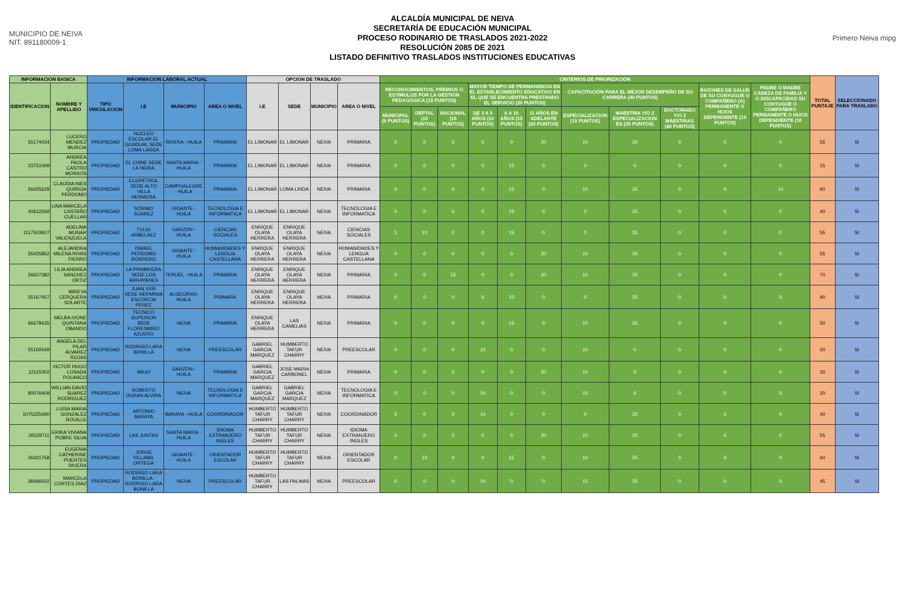MUNICIPIO DE NEIVA
NIT. 891180009-1
ALCALDÍA MUNICIPAL DE NEIVA
SECRETARÍA DE EDUCACIÓN MUNICIPAL
PROCESO RODINARIO DE TRASLADOS 2021-2022
RESOLUCIÓN 2085 DE 2021
LISTADO DEFINITIVO TRASLADOS INSTITUCIONES EDUCATIVAS
Primero Neiva mipg
| INFORMACION BASICA | | INFORMACION LABORAL ACTUAL | | | | OPCION DE TRASLADO | | | | CRITERIOS DE PRIORIZACIÓN | | | | | | | | | | | TOTAL PUNTAJE | SELECCIONADO PARA TRASLADO |
| --- | --- | --- | --- | --- | --- | --- | --- | --- | --- | --- | --- | --- | --- | --- | --- | --- | --- | --- | --- | --- | --- | --- |
| IDENTIFICACION | NOMBRE Y APELLIDO | TIPO VINCULACION | I.E | MUNICIPIO | AREA O NIVEL | I.E | SEDE | MUNICIPIO | AREA O NIVEL | RECONOCIMIENTOS, PREMIOS O ESTÍMULOS POR LA GESTIÓN PEDAGÓGICA (15 PUNTOS) | | | MAYOR TIEMPO DE PERMANENCIA EN EL ESTABLECIMIENTO EDUCATIVO EN EL QUE SE ENCUENTRA PRESTANDO EL SERVICIO (20 PUNTOS) | | | CAPACITACIÓN PARA EL MEJOR DESEMPEÑO DE SU CARRERA (40 PUNTOS) | | | RAZONES DE SALUD DE SU CONYUGUE O COMPAÑERO (A) PERMANENTE O HIJOS DEPENDIENTE (15 PUNTOS) | PADRE O MADRE CABEZA DE FAMILIA Y O DISCAPACIDAD SU CONYUGUE O COMPAÑERO PERMANENTE O HIJOS DEPENDIENTE (10 PUNTOS) | | |
| | | | | | | | | | | MUNICIPAL (5 PUNTOS) | DEPTAL (10 PUNTOS) | NACIONAL (15 PUNTOS) | DE 3 A 5 AÑOS (10 PUNTOS) | 6 A 10 AÑOS (15 PUNTOS) | 11 AÑOS EN ADELANTE (20 PUNTOS) | ESPECIALIZACION (10 PUNTOS) | MAESTRIA Y/O 2 ESPECIALIZACION ES (25 PUNTOS) | DOCTORADO Y/O 2 MAESTRIAS (40 PUNTOS) | | | | |
| 55174434 | LUCERO MENDEZ MURCIA | PROPIEDAD | NUCLEO ESCOLAR EL GUADUAL SEDE LOMA LARGA | RIVERA - HUILA | PRIMARIA | EL LIMONAR | EL LIMONAR | NEIVA | PRIMARIA | 0 | 0 | 0 | 0 | 0 | 20 | 10 | 25 | 0 | 0 | 0 | 55 | SI |
| 33751009 | ANDREA PAOLA CASTRO MOSSOS | PROPIEDAD | EL CISNE SEDE LA NEIRA | SANTA MARIA - HUILA | PRIMARIA | EL LIMONAR | EL LIMONAR | NEIVA | PRIMARIA | 0 | 0 | 0 | 0 | 15 | 0 | 0 | 0 | 0 | 0 | 0 | 15 | SI |
| 26425628 | CLAUDIA INES QUIRIGA PERDOMO | PROPIEDAD | ECOPETROL SEDE ALTO VILLA HERMOSA | CAMPOALEGRE - HUILA | PRIMARIA | EL LIMONAR | LOMA LINDA | NEIVA | PRIMARIA | 0 | 0 | 0 | 0 | 15 | 0 | 10 | 25 | 0 | 0 | 10 | 60 | SI |
| 40612569 | LINA MARCELA CASTAÑO CUELLAR | PROPIEDAD | SOSIMO SUAREZ | GIGANTE - HUILA | TECNOLOGIA E INFORMATICA | EL LIMONAR | EL LIMONAR | NEIVA | TECNOLOGIA E INFORMATICA | 0 | 0 | 0 | 0 | 15 | 0 | 0 | 25 | 0 | 0 | 0 | 40 | SI |
| 1117503927 | ADELINA MUNAR VALENZUELA | PROPIEDAD | TULIO ARBELAEZ | GARZON - HUILA | CIENCIAS SOCIALES | ENRIQUE OLAYA HERRERA | ENRIQUE OLAYA HERRERA | NEIVA | CIENCIAS SOCIALES | 5 | 10 | 0 | 0 | 15 | 0 | 0 | 25 | 0 | 0 | 0 | 55 | SI |
| 26425852 | ALEJANDRA MILENA RIVAS FIERRO | PROPIEDAD | ISMAEL PERDOMO BORRERO | GIGANTE - HUILA | HUMANIDADES Y LENGUA CASTELLANA | ENRIQUE OLAYA HERRERA | ENRIQUE OLAYA HERRERA | NEIVA | HUMANIDADES Y LENGUA CASTELLANA | 0 | 0 | 0 | 0 | 0 | 20 | 10 | 25 | 0 | 0 | 0 | 55 | SI |
| 26607382 | LILIA ANDREA SANCHEZ ORTIZ | PROPIEDAD | LA PRIMAVERA SEDE LOS ARRAYANES | TERUEL - HUILA | PRIMARIA | ENRIQUE OLAYA HERRERA | ENRIQUE OLAYA HERRERA | NEIVA | PRIMARIA | 0 | 0 | 15 | 0 | 0 | 20 | 10 | 25 | 0 | 0 | 0 | 70 | SI |
| 55167457 | MIREYA CERQUERA SOLARTE | PROPIEDAD | JUAN XXIII SEDE HERMINIA ESCORCIA PEREZ | ALGECIRAS-HUILA | PRIMARA | ENRIQUE OLAYA HERRERA | ENRIQUE OLAYA HERRERA | NEIVA | PRIMARIA | 0 | 0 | 0 | 0 | 15 | 0 | 0 | 25 | 0 | 0 | 0 | 40 | SI |
| 66678435 | MELBA IVONE QUINTANA OBANDO | PROPIEDAD | TECNICO SUPERIOR SEDE FLORESMIRO AZUERO | NEIVA | PRIMARIA | ENRIQUE OLAYA HERRERA | LAS CAMELIAS | NEIVA | PRIMARIA | 0 | 0 | 0 | 0 | 15 | 0 | 10 | 25 | 0 | 0 | 0 | 50 | SI |
| 55150549 | ANGELA DEL PILAR ALVAREZ ROJAS | PROPIEDAD | RODRIGO LARA BONILLA | NEIVA | PREESCOLAR | GABRIEL GARCIA MARQUEZ | HUMBERTO TAFUR CHARRY | NEIVA | PREESCOLAR | 0 | 0 | 0 | 10 | 0 | 0 | 10 | 0 | 0 | 0 | 0 | 20 | SI |
| 12115302 | VICTOR HUGO LOSADA POLANCO | PROPIEDAD | MAJO | GARZON - HUILA | PRIMARIA | GABRIEL GARCIA MARQUEZ | JOSE MARIA CARBONEL | NEIVA | PRIMARIA | 0 | 0 | 0 | 0 | 0 | 20 | 10 | 0 | 0 | 0 | 0 | 30 | SI |
| 80076409 | WILLIAN DAVID SUAREZ RODRIGUEZ | PROPIEDAD | ROBERTO DURAN ALVIRA | NEIVA | TECNOLOGIA E INFORMATICA | GABRIEL GARCIA MARQUEZ | GABRIEL GARCIA MARQUEZ | NEIVA | TECNOLOGIA E INFORMATICA | 0 | 0 | 0 | 10 | 0 | 0 | 10 | 0 | 0 | 0 | 0 | 20 | SI |
| 1075225490 | LUISA MARIA GONZALEZ ROUILLE | PROPIEDAD | ANTONIO BARAYA | BARAYA - HUILA | COORDINADOR | HUMBERTO TAFUR CHARRY | HUMBERTO TAFUR CHARRY | NEIVA | COORDINADOR | 5 | 0 | 0 | 10 | 0 | 0 | 0 | 25 | 0 | 0 | 0 | 40 | SI |
| 26529711 | ERIKA VIVIANA POBRE SILVA | PROPIEDAD | LAS JUNTAS | SANTA MARIA - HUILA | IDIOMA EXTRANJERO INGLES | HUMBERTO TAFUR CHARRY | HUMBERTO TAFUR CHARRY | NEIVA | IDIOMA EXTRANJERO INGLES | 0 | 0 | 0 | 0 | 0 | 20 | 10 | 25 | 0 | 0 | 0 | 55 | SI |
| 26421758 | EUGENIA CATHERINE PUENTES RIVERA | PROPIEDAD | JORGE VILLAMIL ORTEGA | GIGANTE - HUILA | ORIENTADOR ESCOLAR | HUMBERTO TAFUR CHARRY | HUMBERTO TAFUR CHARRY | NEIVA | ORIENTADOR ESCOLAR | 0 | 10 | 0 | 0 | 15 | 0 | 10 | 25 | 0 | 0 | 0 | 60 | SI |
| 36066502 | MARCELA CORTES DIAZ | PROPIEDAD | RODRIGO LARA BONILLA - RODRIGO LARA BONILLA | NEIVA | PREESCOLAR | HUMBERTO TAFUR CHARRY | LAS PALMAS | NEIVA | PREESCOLAR | 0 | 0 | 0 | 10 | 0 | 0 | 10 | 25 | 0 | 0 | 0 | 45 | SI |